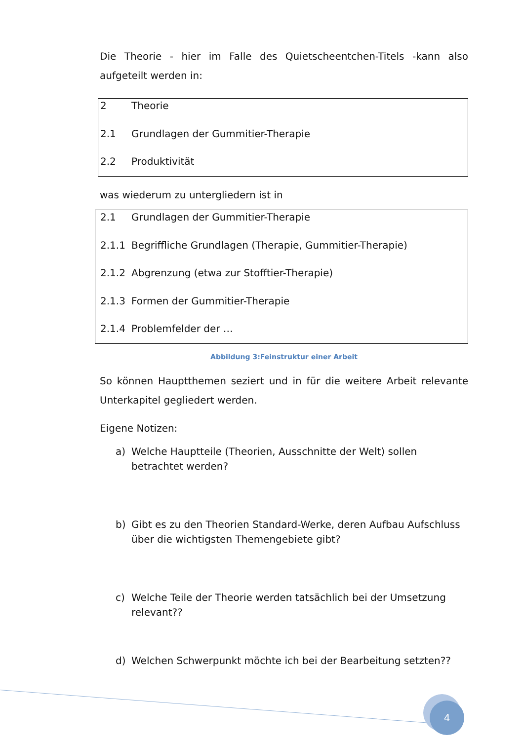Die Theorie - hier im Falle des Quietscheentchen-Titels -kann also aufgeteilt werden in:
2 Theorie
2.1 Grundlagen der Gummitier-Therapie
2.2 Produktivität
was wiederum zu untergliedern ist in
2.1 Grundlagen der Gummitier-Therapie
2.1.1 Begriffliche Grundlagen (Therapie, Gummitier-Therapie)
2.1.2 Abgrenzung (etwa zur Stofftier-Therapie)
2.1.3 Formen der Gummitier-Therapie
2.1.4 Problemfelder der …
Abbildung 3:Feinstruktur einer Arbeit
So können Hauptthemen seziert und in für die weitere Arbeit relevante Unterkapitel gegliedert werden.
Eigene Notizen:
a) Welche Hauptteile (Theorien, Ausschnitte der Welt) sollen betrachtet werden?
b) Gibt es zu den Theorien Standard-Werke, deren Aufbau Aufschluss über die wichtigsten Themengebiete gibt?
c) Welche Teile der Theorie werden tatsächlich bei der Umsetzung relevant??
d) Welchen Schwerpunkt möchte ich bei der Bearbeitung setzten??
4